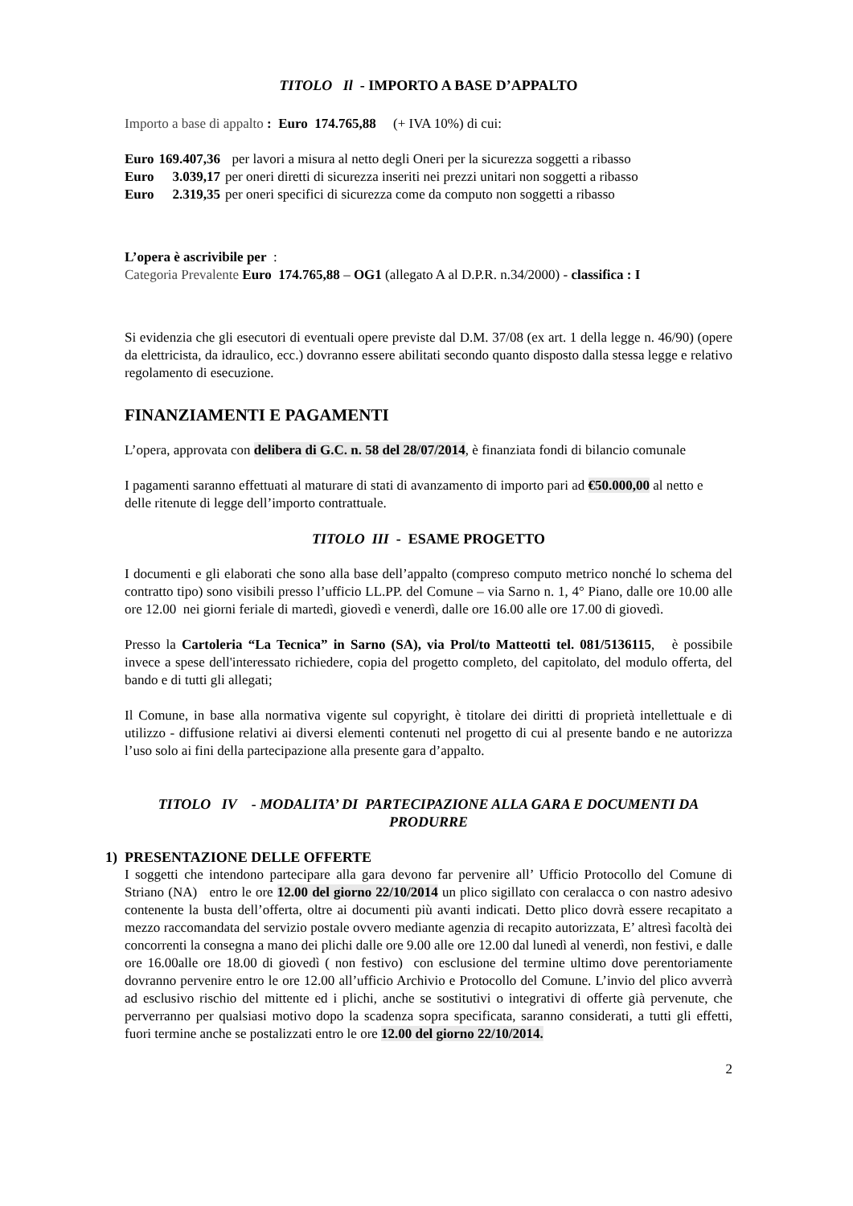TITOLO Il - IMPORTO A BASE D’APPALTO
Importo a base di appalto : Euro 174.765,88 (+ IVA 10%) di cui:
| Euro | 169.407,36 | per lavori a misura al netto degli Oneri per la sicurezza soggetti a ribasso |
| Euro | 3.039,17 | per oneri diretti di sicurezza inseriti nei prezzi unitari non soggetti a ribasso |
| Euro | 2.319,35 | per oneri specifici di sicurezza come da computo non soggetti a ribasso |
L’opera è ascrivibile per :
Categoria Prevalente Euro 174.765,88 – OG1 (allegato A al D.P.R. n.34/2000) - classifica : I
Si evidenzia che gli esecutori di eventuali opere previste dal D.M. 37/08 (ex art. 1 della legge n. 46/90) (opere da elettricista, da idraulico, ecc.) dovranno essere abilitati secondo quanto disposto dalla stessa legge e relativo regolamento di esecuzione.
FINANZIAMENTI E PAGAMENTI
L’opera, approvata con delibera di G.C. n. 58 del 28/07/2014, è finanziata fondi di bilancio comunale
I pagamenti saranno effettuati al maturare di stati di avanzamento di importo pari ad €50.000,00 al netto e delle ritenute di legge dell’importo contrattuale.
TITOLO III - ESAME PROGETTO
I documenti e gli elaborati che sono alla base dell’appalto (compreso computo metrico nonché lo schema del contratto tipo) sono visibili presso l’ufficio LL.PP. del Comune – via Sarno n. 1, 4° Piano, dalle ore 10.00 alle ore 12.00 nei giorni feriale di martedì, giovedì e venerdì, dalle ore 16.00 alle ore 17.00 di giovedì.
Presso la Cartoleria “La Tecnica” in Sarno (SA), via Prol/to Matteotti tel. 081/5136115, è possibile invece a spese dell'interessato richiedere, copia del progetto completo, del capitolato, del modulo offerta, del bando e di tutti gli allegati;
Il Comune, in base alla normativa vigente sul copyright, è titolare dei diritti di proprietà intellettuale e di utilizzo - diffusione relativi ai diversi elementi contenuti nel progetto di cui al presente bando e ne autorizza l’uso solo ai fini della partecipazione alla presente gara d’appalto.
TITOLO IV - MODALITA’ DI PARTECIPAZIONE ALLA GARA E DOCUMENTI DA PRODURRE
1) PRESENTAZIONE DELLE OFFERTE
I soggetti che intendono partecipare alla gara devono far pervenire all’ Ufficio Protocollo del Comune di Striano (NA) entro le ore 12.00 del giorno 22/10/2014 un plico sigillato con ceralacca o con nastro adesivo contenente la busta dell’offerta, oltre ai documenti più avanti indicati. Detto plico dovrà essere recapitato a mezzo raccomandata del servizio postale ovvero mediante agenzia di recapito autorizzata, E’ altresì facoltà dei concorrenti la consegna a mano dei plichi dalle ore 9.00 alle ore 12.00 dal lunedì al venerdì, non festivi, e dalle ore 16.00alle ore 18.00 di giovedì ( non festivo) con esclusione del termine ultimo dove perentoriamente dovranno pervenire entro le ore 12.00 all’ufficio Archivio e Protocollo del Comune. L’invio del plico avverrà ad esclusivo rischio del mittente ed i plichi, anche se sostitutivi o integrativi di offerte già pervenute, che perverranno per qualsiasi motivo dopo la scadenza sopra specificata, saranno considerati, a tutti gli effetti, fuori termine anche se postalizzati entro le ore 12.00 del giorno 22/10/2014.
2